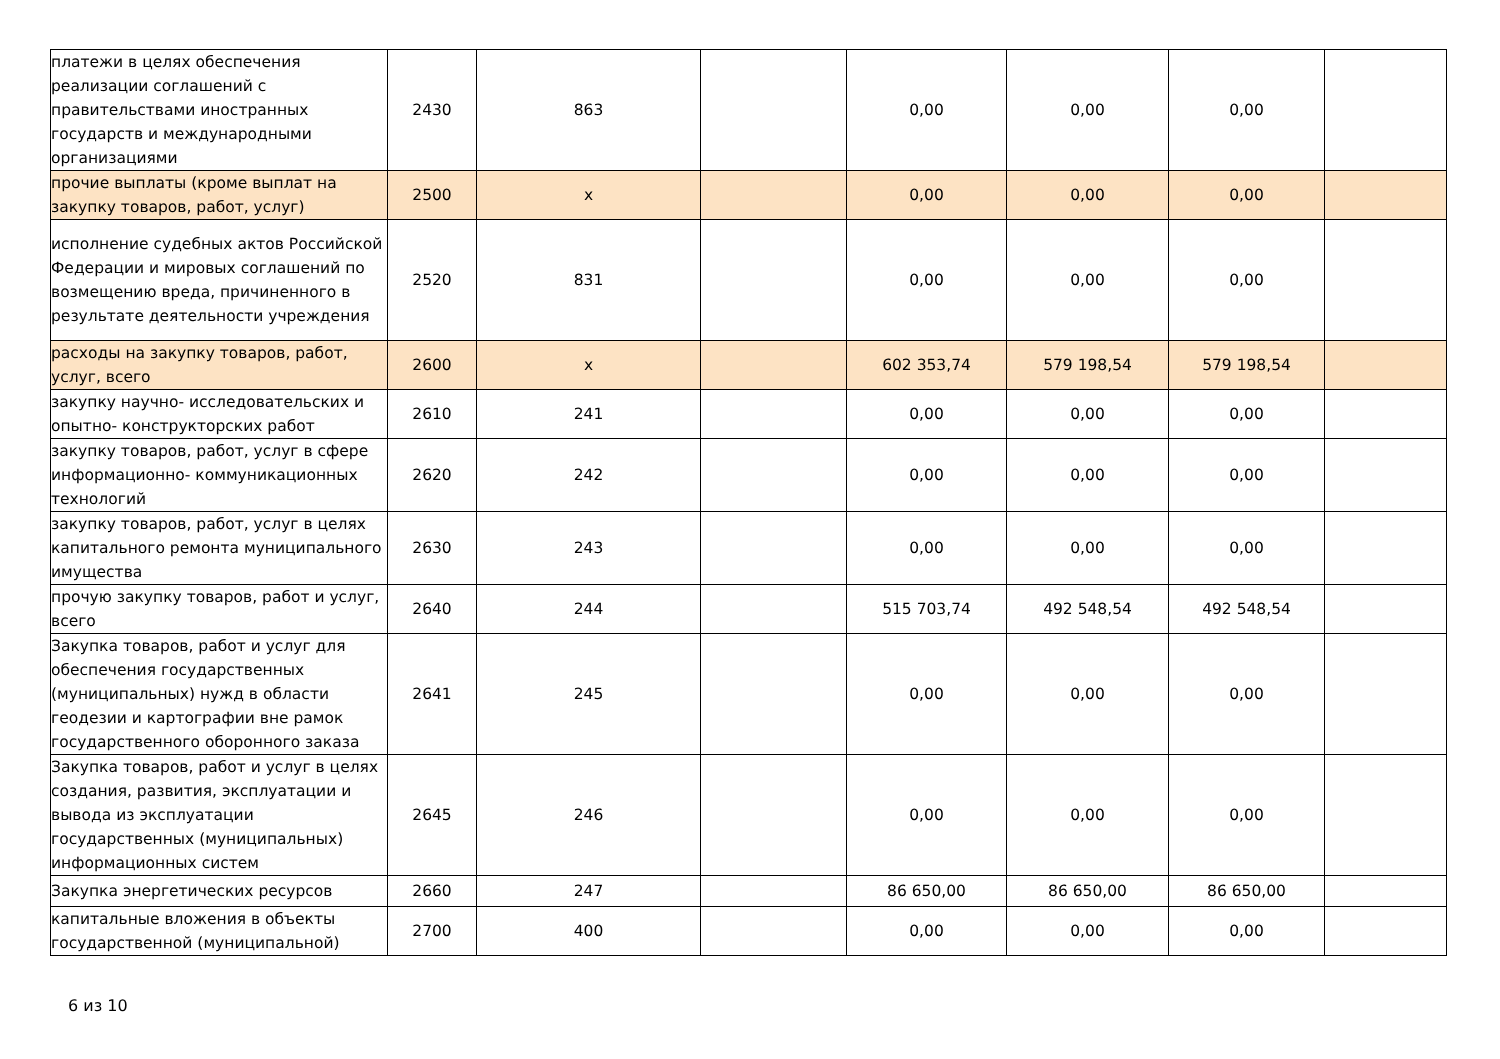| платежи в целях обеспечения реализации соглашений с правительствами иностранных государств и международными организациями | 2430 | 863 | | 0,00 | 0,00 | 0,00 | |
| прочие выплаты (кроме выплат на закупку товаров, работ, услуг) | 2500 | x | | 0,00 | 0,00 | 0,00 | |
| исполнение судебных актов Российской Федерации и мировых соглашений по возмещению вреда, причиненного в результате деятельности учреждения | 2520 | 831 | | 0,00 | 0,00 | 0,00 | |
| расходы на закупку товаров, работ, услуг, всего | 2600 | x | | 602 353,74 | 579 198,54 | 579 198,54 | |
| закупку научно- исследовательских и опытно- конструкторских работ | 2610 | 241 | | 0,00 | 0,00 | 0,00 | |
| закупку товаров, работ, услуг в сфере информационно- коммуникационных технологий | 2620 | 242 | | 0,00 | 0,00 | 0,00 | |
| закупку товаров, работ, услуг в целях капитального ремонта муниципального имущества | 2630 | 243 | | 0,00 | 0,00 | 0,00 | |
| прочую закупку товаров, работ и услуг, всего | 2640 | 244 | | 515 703,74 | 492 548,54 | 492 548,54 | |
| Закупка товаров, работ и услуг для обеспечения государственных (муниципальных) нужд в области геодезии и картографии вне рамок государственного оборонного заказа | 2641 | 245 | | 0,00 | 0,00 | 0,00 | |
| Закупка товаров, работ и услуг в целях создания, развития, эксплуатации и вывода из эксплуатации государственных (муниципальных) информационных систем | 2645 | 246 | | 0,00 | 0,00 | 0,00 | |
| Закупка энергетических ресурсов | 2660 | 247 | | 86 650,00 | 86 650,00 | 86 650,00 | |
| капитальные вложения в объекты государственной (муниципальной) | 2700 | 400 | | 0,00 | 0,00 | 0,00 | |
6 из 10